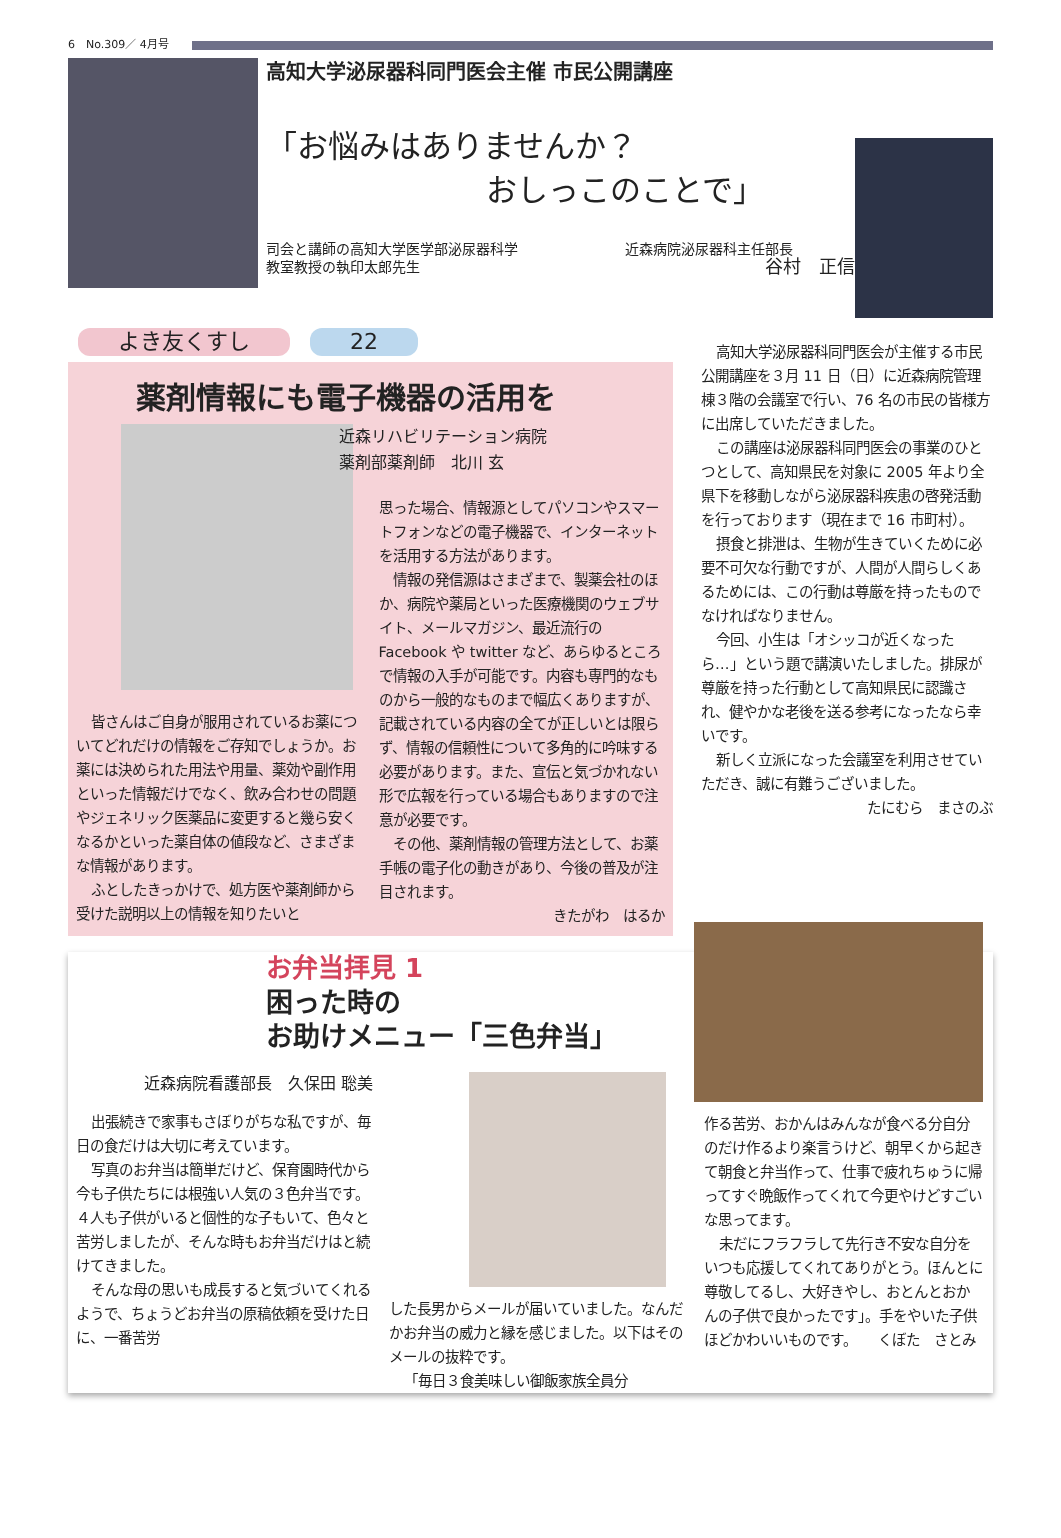6　No.309／ 4月号
高知大学泌尿器科同門医会主催 市民公開講座
「お悩みはありませんか？
おしっこのことで」
司会と講師の高知大学医学部泌尿器科学
教室教授の執印太郎先生 近森病院泌尿器科主任部長
谷村　正信
よき友くすし 22
薬剤情報にも電子機器の活用を
皆さんはご自身が服用されているお薬についてどれだけの情報をご存知でしょうか。お薬には決められた用法や用量、薬効や副作用といった情報だけでなく、飲み合わせの問題やジェネリック医薬品に変更すると幾ら安くなるかといった薬自体の値段など、さまざまな情報があります。
ふとしたきっかけで、処方医や薬剤師から受けた説明以上の情報を知りたいと
近森リハビリテーション病院
薬剤部薬剤師　北川 玄
思った場合、情報源としてパソコンやスマートフォンなどの電子機器で、インターネットを活用する方法があります。
情報の発信源はさまざまで、製薬会社のほか、病院や薬局といった医療機関のウェブサイト、メールマガジン、最近流行の Facebook や twitter など、あらゆるところで情報の入手が可能です。内容も専門的なものから一般的なものまで幅広くありますが、記載されている内容の全てが正しいとは限らず、情報の信頼性について多角的に吟味する必要があります。また、宣伝と気づかれない形で広報を行っている場合もありますので注意が必要です。
その他、薬剤情報の管理方法として、お薬手帳の電子化の動きがあり、今後の普及が注目されます。
きたがわ　はるか
高知大学泌尿器科同門医会が主催する市民公開講座を３月 11 日（日）に近森病院管理棟３階の会議室で行い、76 名の市民の皆様方に出席していただきました。
この講座は泌尿器科同門医会の事業のひとつとして、高知県民を対象に 2005 年より全県下を移動しながら泌尿器科疾患の啓発活動を行っております（現在まで 16 市町村）。
摂食と排泄は、生物が生きていくために必要不可欠な行動ですが、人間が人間らしくあるためには、この行動は尊厳を持ったものでなければなりません。
今回、小生は「オシッコが近くなったら…」という題で講演いたしました。排尿が尊厳を持った行動として高知県民に認識され、健やかな老後を送る参考になったなら幸いです。
新しく立派になった会議室を利用させていただき、誠に有難うございました。
たにむら　まさのぶ
お弁当拝見 1
困った時の
お助けメニュー「三色弁当」
近森病院看護部長　久保田 聡美
出張続きで家事もさぼりがちな私ですが、毎日の食だけは大切に考えています。
写真のお弁当は簡単だけど、保育園時代から今も子供たちには根強い人気の３色弁当です。４人も子供がいると個性的な子もいて、色々と苦労しましたが、そんな時もお弁当だけはと続けてきました。
そんな母の思いも成長すると気づいてくれるようで、ちょうどお弁当の原稿依頼を受けた日に、一番苦労
した長男からメールが届いていました。なんだかお弁当の威力と縁を感じました。以下はそのメールの抜粋です。
「毎日３食美味しい御飯家族全員分
作る苦労、おかんはみんなが食べる分自分のだけ作るより楽言うけど、朝早くから起きて朝食と弁当作って、仕事で疲れちゅうに帰ってすぐ晩飯作ってくれて今更やけどすごいな思ってます。
未だにフラフラして先行き不安な自分をいつも応援してくれてありがとう。ほんとに尊敬してるし、大好きやし、おとんとおかんの子供で良かったです」。手をやいた子供ほどかわいいものです。　　くぼた　さとみ